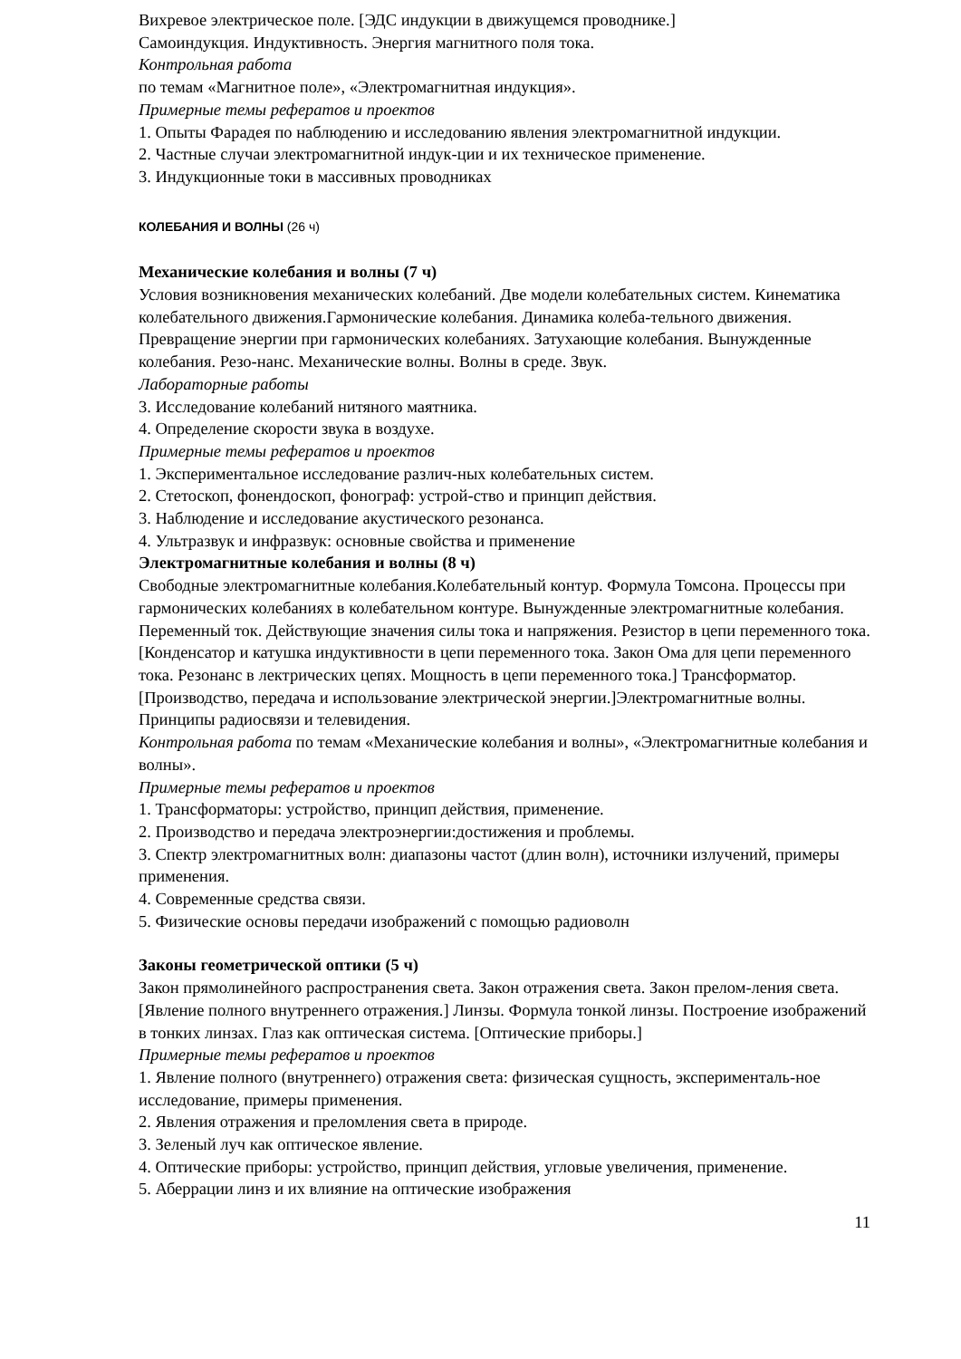Вихревое электрическое поле. [ЭДС индукции в движущемся проводнике.]
Самоиндукция. Индуктивность. Энергия магнитного поля тока.
Контрольная работа
по темам «Магнитное поле», «Электромагнитная индукция».
Примерные темы рефератов и проектов
1. Опыты Фарадея по наблюдению и исследованию явления электромагнитной индукции.
2. Частные случаи электромагнитной индук-ции и их техническое применение.
3. Индукционные токи в массивных проводниках
КОЛЕБАНИЯ И ВОЛНЫ (26 ч)
Механические колебания и волны (7 ч)
Условия возникновения механических колебаний. Две модели колебательных систем. Кинематика колебательного движения.Гармонические колебания. Динамика колеба-тельного движения. Превращение энергии при гармонических колебаниях. Затухающие колебания. Вынужденные колебания. Резо-нанс. Механические волны. Волны в среде. Звук.
Лабораторные работы
3. Исследование колебаний нитяного маятника.
4. Определение скорости звука в воздухе.
Примерные темы рефератов и проектов
1. Экспериментальное исследование различ-ных колебательных систем.
2. Стетоскоп, фонендоскоп, фонограф: устрой-ство и принцип действия.
3. Наблюдение и исследование акустического резонанса.
4. Ультразвук и инфразвук: основные свойства и применение
Электромагнитные колебания и волны (8 ч)
Свободные электромагнитные колебания.Колебательный контур. Формула Томсона. Процессы при гармонических колебаниях в колебательном контуре. Вынужденные электромагнитные колебания. Переменный ток. Действующие значения силы тока и напряжения. Резистор в цепи переменного тока. [Конденсатор и катушка индуктивности в цепи переменного тока. Закон Ома для цепи переменного тока. Резонанс в лектрических цепях. Мощность в цепи переменного тока.] Трансформатор. [Производство, передача и использование электрической энергии.]Электромагнитные волны. Принципы радиосвязи и телевидения.
Контрольная работа по темам «Механические колебания и волны», «Электромагнитные колебания и волны».
Примерные темы рефератов и проектов
1. Трансформаторы: устройство, принцип действия, применение.
2. Производство и передача электроэнергии:достижения и проблемы.
3. Спектр электромагнитных волн: диапазоны частот (длин волн), источники излучений, примеры применения.
4. Современные средства связи.
5. Физические основы передачи изображений с помощью радиоволн
Законы геометрической оптики (5 ч)
Закон прямолинейного распространения света. Закон отражения света. Закон прелом-ления света. [Явление полного внутреннего отражения.] Линзы. Формула тонкой линзы. Построение изображений в тонких линзах. Глаз как оптическая система. [Оптические приборы.]
Примерные темы рефератов и проектов
1. Явление полного (внутреннего) отражения света: физическая сущность, эксперименталь-ное исследование, примеры применения.
2. Явления отражения и преломления света в природе.
3. Зеленый луч как оптическое явление.
4. Оптические приборы: устройство, принцип действия, угловые увеличения, применение.
5. Аберрации линз и их влияние на оптические изображения
11